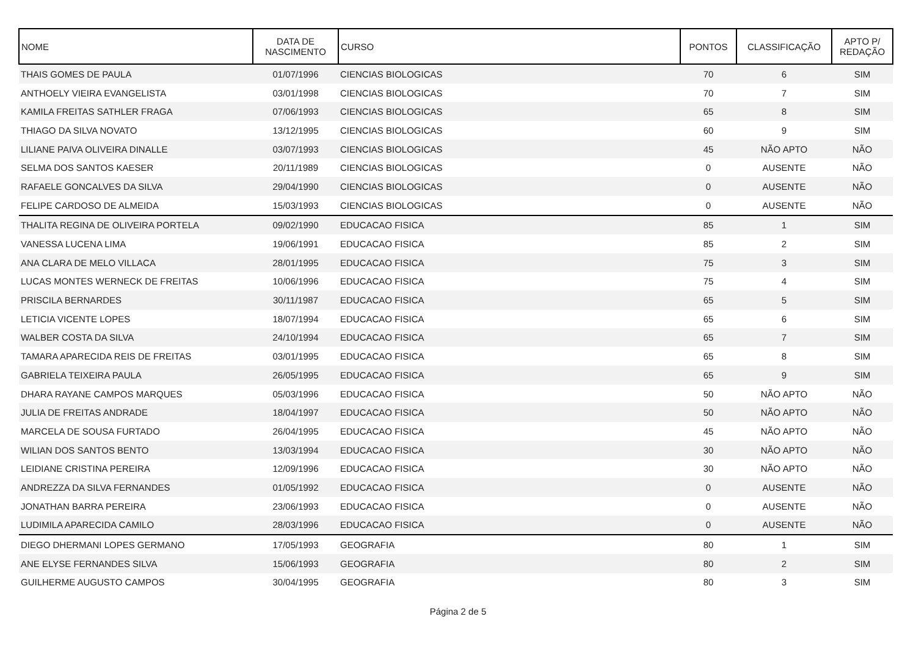| NOME | DATA DE NASCIMENTO | CURSO | PONTOS | CLASSIFICAÇÃO | APTO P/ REDAÇÃO |
| --- | --- | --- | --- | --- | --- |
| THAIS GOMES DE PAULA | 01/07/1996 | CIENCIAS BIOLOGICAS | 70 | 6 | SIM |
| ANTHOELY VIEIRA EVANGELISTA | 03/01/1998 | CIENCIAS BIOLOGICAS | 70 | 7 | SIM |
| KAMILA FREITAS SATHLER FRAGA | 07/06/1993 | CIENCIAS BIOLOGICAS | 65 | 8 | SIM |
| THIAGO DA SILVA NOVATO | 13/12/1995 | CIENCIAS BIOLOGICAS | 60 | 9 | SIM |
| LILIANE PAIVA OLIVEIRA DINALLE | 03/07/1993 | CIENCIAS BIOLOGICAS | 45 | NÃO APTO | NÃO |
| SELMA DOS SANTOS KAESER | 20/11/1989 | CIENCIAS BIOLOGICAS | 0 | AUSENTE | NÃO |
| RAFAELE GONCALVES DA SILVA | 29/04/1990 | CIENCIAS BIOLOGICAS | 0 | AUSENTE | NÃO |
| FELIPE CARDOSO DE ALMEIDA | 15/03/1993 | CIENCIAS BIOLOGICAS | 0 | AUSENTE | NÃO |
| THALITA REGINA DE OLIVEIRA PORTELA | 09/02/1990 | EDUCACAO FISICA | 85 | 1 | SIM |
| VANESSA LUCENA LIMA | 19/06/1991 | EDUCACAO FISICA | 85 | 2 | SIM |
| ANA CLARA DE MELO VILLACA | 28/01/1995 | EDUCACAO FISICA | 75 | 3 | SIM |
| LUCAS MONTES WERNECK DE FREITAS | 10/06/1996 | EDUCACAO FISICA | 75 | 4 | SIM |
| PRISCILA BERNARDES | 30/11/1987 | EDUCACAO FISICA | 65 | 5 | SIM |
| LETICIA VICENTE LOPES | 18/07/1994 | EDUCACAO FISICA | 65 | 6 | SIM |
| WALBER COSTA DA SILVA | 24/10/1994 | EDUCACAO FISICA | 65 | 7 | SIM |
| TAMARA APARECIDA REIS DE FREITAS | 03/01/1995 | EDUCACAO FISICA | 65 | 8 | SIM |
| GABRIELA TEIXEIRA PAULA | 26/05/1995 | EDUCACAO FISICA | 65 | 9 | SIM |
| DHARA RAYANE CAMPOS MARQUES | 05/03/1996 | EDUCACAO FISICA | 50 | NÃO APTO | NÃO |
| JULIA DE FREITAS ANDRADE | 18/04/1997 | EDUCACAO FISICA | 50 | NÃO APTO | NÃO |
| MARCELA DE SOUSA FURTADO | 26/04/1995 | EDUCACAO FISICA | 45 | NÃO APTO | NÃO |
| WILIAN DOS SANTOS BENTO | 13/03/1994 | EDUCACAO FISICA | 30 | NÃO APTO | NÃO |
| LEIDIANE CRISTINA PEREIRA | 12/09/1996 | EDUCACAO FISICA | 30 | NÃO APTO | NÃO |
| ANDREZZA DA SILVA FERNANDES | 01/05/1992 | EDUCACAO FISICA | 0 | AUSENTE | NÃO |
| JONATHAN BARRA PEREIRA | 23/06/1993 | EDUCACAO FISICA | 0 | AUSENTE | NÃO |
| LUDIMILA APARECIDA CAMILO | 28/03/1996 | EDUCACAO FISICA | 0 | AUSENTE | NÃO |
| DIEGO DHERMANI LOPES GERMANO | 17/05/1993 | GEOGRAFIA | 80 | 1 | SIM |
| ANE ELYSE FERNANDES SILVA | 15/06/1993 | GEOGRAFIA | 80 | 2 | SIM |
| GUILHERME AUGUSTO CAMPOS | 30/04/1995 | GEOGRAFIA | 80 | 3 | SIM |
Página 2 de 5